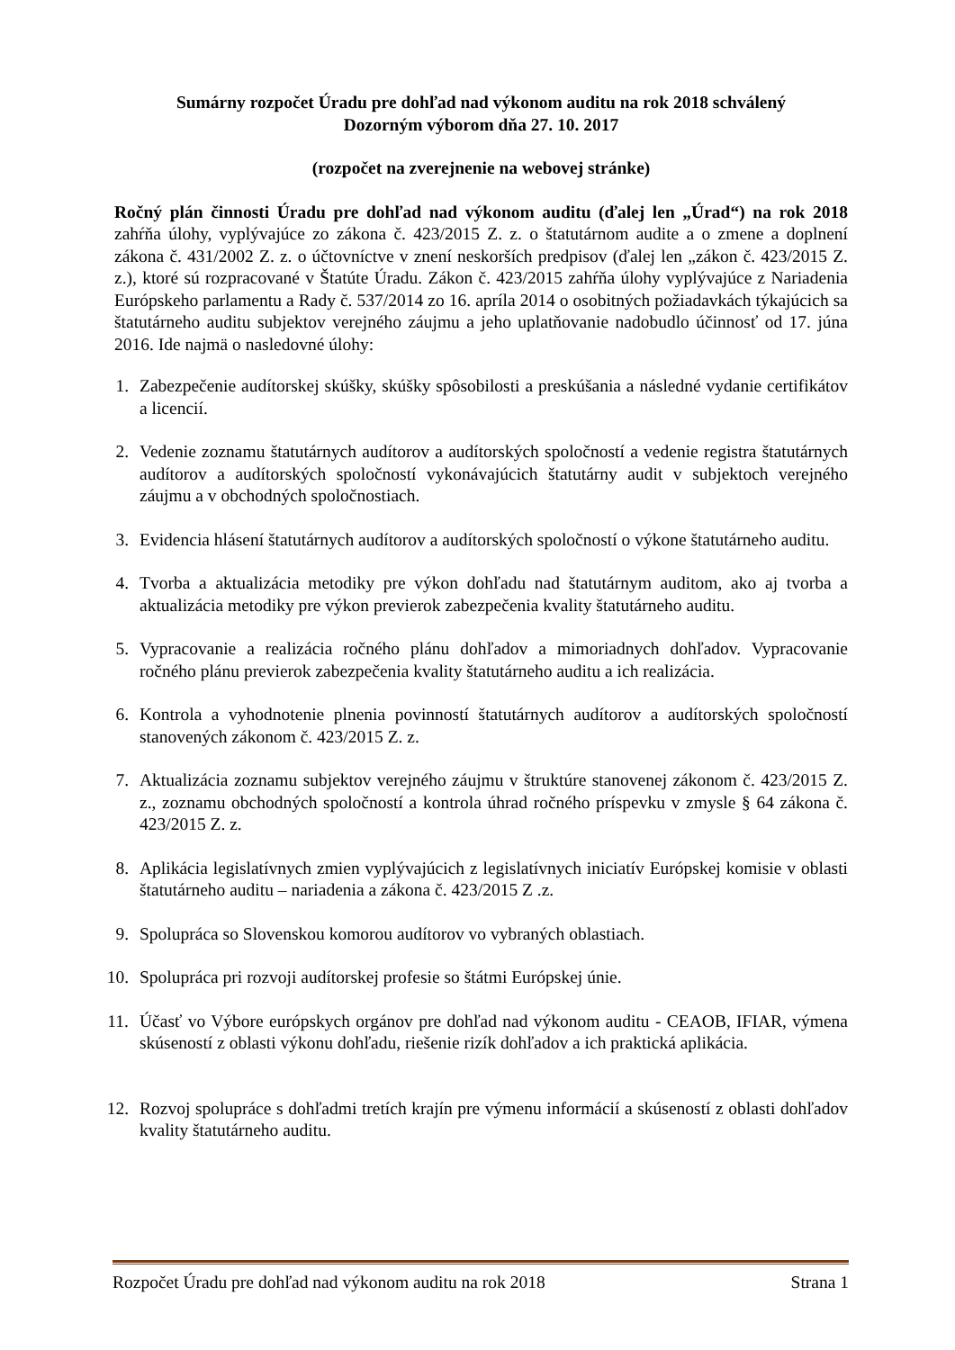Sumárny rozpočet Úradu pre dohľad nad výkonom auditu na rok 2018 schválený
Dozorným výborom dňa 27. 10. 2017
(rozpočet na zverejnenie na webovej stránke)
Ročný plán činnosti Úradu pre dohľad nad výkonom auditu (ďalej len „Úrad“) na rok 2018 zahŕňa úlohy, vyplývajúce zo zákona č. 423/2015 Z. z. o štatutárnom audite a o zmene a doplnení zákona č. 431/2002 Z. z. o účtovníctve v znení neskorších predpisov (ďalej len „zákon č. 423/2015 Z. z.), ktoré sú rozpracované v Štatúte Úradu. Zákon č. 423/2015 zahŕňa úlohy vyplývajúce z Nariadenia Európskeho parlamentu a Rady č. 537/2014 zo 16. apríla 2014 o osobitných požiadavkách týkajúcich sa štatutárneho auditu subjektov verejného záujmu a jeho uplatňovanie nadobudlo účinnosť od 17. júna 2016. Ide najmä o nasledovné úlohy:
1. Zabezpečenie audítorskej skúšky, skúšky spôsobilosti a preskúšania a následné vydanie certifikátov a licencií.
2. Vedenie zoznamu štatutárnych audítorov a audítorských spoločností a vedenie registra štatutárnych audítorov a audítorských spoločností vykonávajúcich štatutárny audit v subjektoch verejného záujmu a v obchodných spoločnostiach.
3. Evidencia hlásení štatutárnych audítorov a audítorských spoločností o výkone štatutárneho auditu.
4. Tvorba a aktualizácia metodiky pre výkon dohľadu nad štatutárnym auditom, ako aj tvorba a aktualizácia metodiky pre výkon previerok zabezpečenia kvality štatutárneho auditu.
5. Vypracovanie a realizácia ročného plánu dohľadov a mimoriadnych dohľadov. Vypracovanie ročného plánu previerok zabezpečenia kvality štatutárneho auditu a ich realizácia.
6. Kontrola a vyhodnotenie plnenia povinností štatutárnych audítorov a audítorských spoločností stanovených zákonom č. 423/2015 Z. z.
7. Aktualizácia zoznamu subjektov verejného záujmu v štruktúre stanovenej zákonom č. 423/2015 Z. z., zoznamu obchodných spoločností a kontrola úhrad ročného príspevku v zmysle § 64 zákona č. 423/2015 Z. z.
8. Aplikácia legislatívnych zmien vyplývajúcich z legislatívnych iniciatív Európskej komisie v oblasti štatutárneho auditu – nariadenia a zákona č. 423/2015 Z .z.
9. Spolupráca so Slovenskou komorou audítorov vo vybraných oblastiach.
10. Spolupráca pri rozvoji audítorskej profesie so štátmi Európskej únie.
11. Účasť vo Výbore európskych orgánov pre dohľad nad výkonom auditu - CEAOB, IFIAR, výmena skúseností z oblasti výkonu dohľadu, riešenie rizík dohľadov a ich praktická aplikácia.
12. Rozvoj spolupráce s dohľadmi tretích krajín pre výmenu informácií a skúseností z oblasti dohľadov kvality štatutárneho auditu.
Rozpočet Úradu pre dohľad nad výkonom auditu na rok 2018 Strana 1